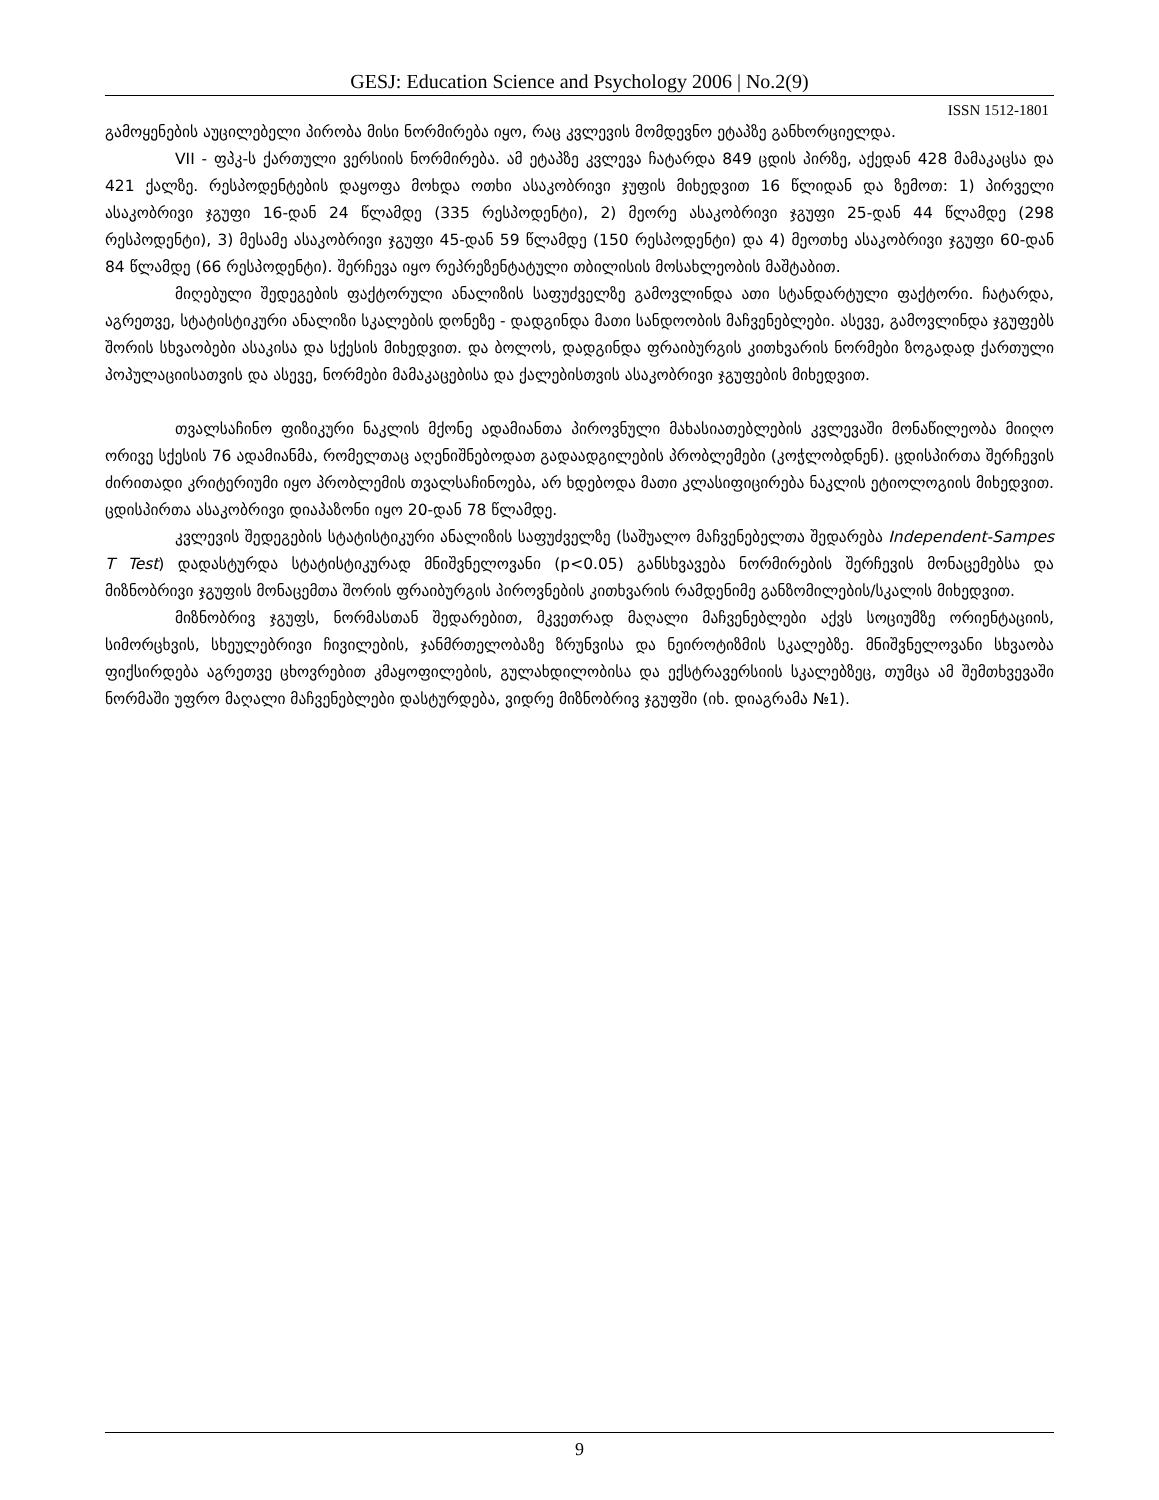GESJ: Education Science and Psychology 2006 | No.2(9)
ISSN 1512-1801
გამოყენების აუცილებელი პირობა მისი ნორმირება იყო, რაც კვლევის მომდევნო ეტაპზე განხორციელდა.
VII - ფპკ-ს ქართული ვერსიის ნორმირება. ამ ეტაპზე კვლევა ჩატარდა 849 ცდის პირზე, აქედან 428 მამაკაცსა და 421 ქალზე. რესპოდენტების დაყოფა მოხდა ოთხი ასაკობრივი ჯუფის მიხედვით 16 წლიდან და ზემოთ: 1) პირველი ასაკობრივი ჯგუფი 16-დან 24 წლამდე (335 რესპოდენტი), 2) მეორე ასაკობრივი ჯგუფი 25-დან 44 წლამდე (298 რესპოდენტი), 3) მესამე ასაკობრივი ჯგუფი 45-დან 59 წლამდე (150 რესპოდენტი) და 4) მეოთხე ასაკობრივი ჯგუფი 60-დან 84 წლამდე (66 რესპოდენტი). შერჩევა იყო რეპრეზენტატული თბილისის მოსახლეობის მაშტაბით.
მიღებული შედეგების ფაქტორული ანალიზის საფუძველზე გამოვლინდა ათი სტანდარტული ფაქტორი. ჩატარდა, აგრეთვე, სტატისტიკური ანალიზი სკალების დონეზე - დადგინდა მათი სანდოობის მაჩვენებლები. ასევე, გამოვლინდა ჯგუფებს შორის სხვაობები ასაკისა და სქესის მიხედვით. და ბოლოს, დადგინდა ფრაიბურგის კითხვარის ნორმები ზოგადად ქართული პოპულაციისათვის და ასევე, ნორმები მამაკაცებისა და ქალებისთვის ასაკობრივი ჯგუფების მიხედვით.
თვალსაჩინო ფიზიკური ნაკლის მქონე ადამიანთა პიროვნული მახასიათებლების კვლევაში მონაწილეობა მიიღო ორივე სქესის 76 ადამიანმა, რომელთაც აღენიშნებოდათ გადაადგილების პრობლემები (კოჭლობდნენ). ცდისპირთა შერჩევის ძირითადი კრიტერიუმი იყო პრობლემის თვალსაჩინოება, არ ხდებოდა მათი კლასიფიცირება ნაკლის ეტიოლოგიის მიხედვით. ცდისპირთა ასაკობრივი დიაპაზონი იყო 20-დან 78 წლამდე.
კვლევის შედეგების სტატისტიკური ანალიზის საფუძველზე (საშუალო მაჩვენებელთა შედარება Independent-Sampes T Test) დადასტურდა სტატისტიკურად მნიშვნელოვანი (p<0.05) განსხვავება ნორმირების შერჩევის მონაცემებსა და მიზნობრივი ჯგუფის მონაცემთა შორის ფრაიბურგის პიროვნების კითხვარის რამდენიმე განზომილების/სკალის მიხედვით.
მიზნობრივ ჯგუფს, ნორმასთან შედარებით, მკვეთრად მაღალი მაჩვენებლები აქვს სოციუმზე ორიენტაციის, სიმორცხვის, სხეულებრივი ჩივილების, ჯანმრთელობაზე ზრუნვისა და ნეიროტიზმის სკალებზე. მნიშვნელოვანი სხვაობა ფიქსირდება აგრეთვე ცხოვრებით კმაყოფილების, გულახდილობისა და ექსტრავერსიის სკალებზეც, თუმცა ამ შემთხვევაში ნორმაში უფრო მაღალი მაჩვენებლები დასტურდება, ვიდრე მიზნობრივ ჯგუფში (იხ. დიაგრამა №1).
9